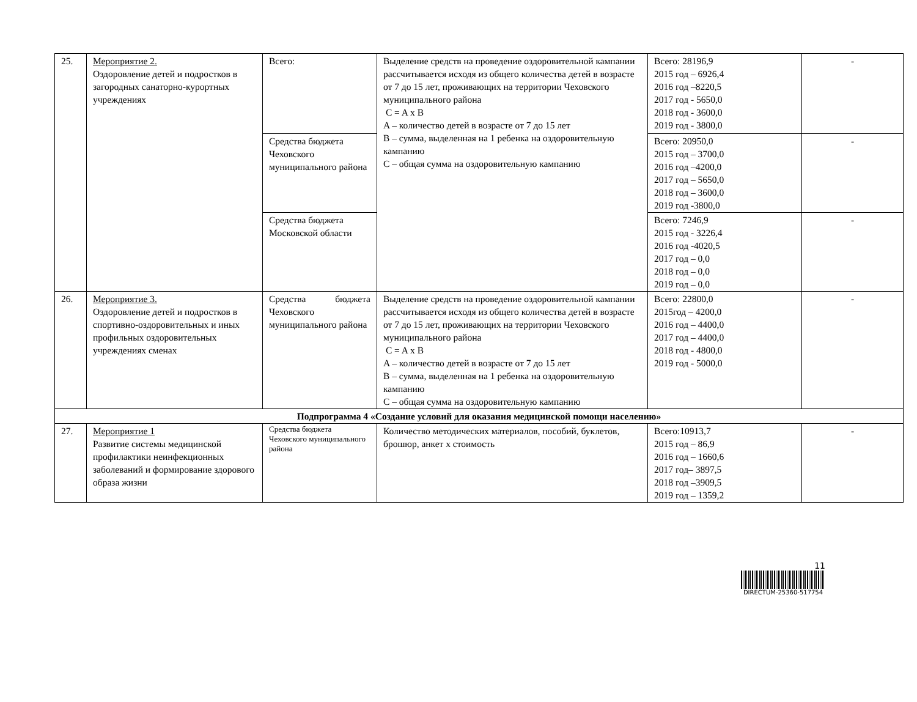| 25. | Мероприятие 2. Оздоровление детей и подростков в загородных санаторно-курортных учреждениях | Всего: | Выделение средств на проведение оздоровительной кампании рассчитывается исходя из общего количества детей в возрасте от 7 до 15 лет, проживающих на территории Чеховского муниципального района C = A x B A – количество детей в возрасте от 7 до 15 лет B – сумма, выделенная на 1 ребенка на оздоровительную кампанию C – общая сумма на оздоровительную кампанию | Всего: 28196,9 2015 год – 6926,4 2016 год –8220,5 2017 год - 5650,0 2018 год - 3600,0 2019 год - 3800,0 | - |
| | | Средства бюджета Чеховского муниципального района | | Всего: 20950,0 2015 год – 3700,0 2016 год –4200,0 2017 год – 5650,0 2018 год – 3600,0 2019 год -3800,0 | - |
| | | Средства бюджета Московской области | | Всего: 7246,9 2015 год - 3226,4 2016 год -4020,5 2017 год – 0,0 2018 год – 0,0 2019 год – 0,0 | - |
| 26. | Мероприятие 3. Оздоровление детей и подростков в спортивно-оздоровительных и иных профильных оздоровительных учреждениях сменах | Средства бюджета Чеховского муниципального района | Выделение средств на проведение оздоровительной кампании рассчитывается исходя из общего количества детей в возрасте от 7 до 15 лет, проживающих на территории Чеховского муниципального района C = A x B A – количество детей в возрасте от 7 до 15 лет B – сумма, выделенная на 1 ребенка на оздоровительную кампанию C – общая сумма на оздоровительную кампанию | Всего: 22800,0 2015год – 4200,0 2016 год – 4400,0 2017 год – 4400,0 2018 год - 4800,0 2019 год - 5000,0 | - |
| Подпрограмма 4 «Создание условий для оказания медицинской помощи населению» | | | | | |
| 27. | Мероприятие 1 Развитие системы медицинской профилактики неинфекционных заболеваний и формирование здорового образа жизни | Средства бюджета Чеховского муниципального района | Количество методических материалов, пособий, буклетов, брошюр, анкет х стоимость | Всего:10913,7 2015 год – 86,9 2016 год – 1660,6 2017 год– 3897,5 2018 год –3909,5 2019 год – 1359,2 | - |
11
DIRECTUM-25360-517754